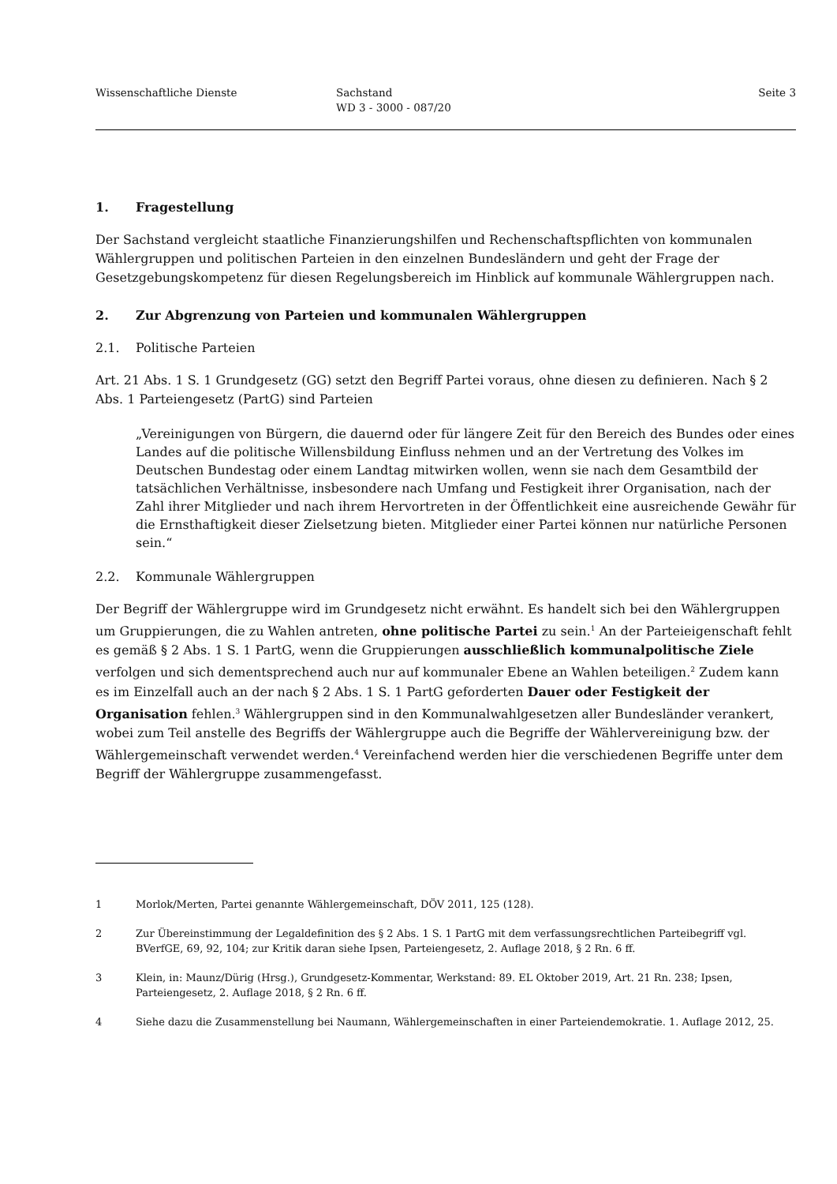Wissenschaftliche Dienste Sachstand
WD 3 - 3000 - 087/20
Seite 3
1. Fragestellung
Der Sachstand vergleicht staatliche Finanzierungshilfen und Rechenschaftspflichten von kommunalen Wählergruppen und politischen Parteien in den einzelnen Bundesländern und geht der Frage der Gesetzgebungskompetenz für diesen Regelungsbereich im Hinblick auf kommunale Wählergruppen nach.
2. Zur Abgrenzung von Parteien und kommunalen Wählergruppen
2.1. Politische Parteien
Art. 21 Abs. 1 S. 1 Grundgesetz (GG) setzt den Begriff Partei voraus, ohne diesen zu definieren. Nach § 2 Abs. 1 Parteiengesetz (PartG) sind Parteien
„Vereinigungen von Bürgern, die dauernd oder für längere Zeit für den Bereich des Bundes oder eines Landes auf die politische Willensbildung Einfluss nehmen und an der Vertretung des Volkes im Deutschen Bundestag oder einem Landtag mitwirken wollen, wenn sie nach dem Gesamtbild der tatsächlichen Verhältnisse, insbesondere nach Umfang und Festigkeit ihrer Organisation, nach der Zahl ihrer Mitglieder und nach ihrem Hervortreten in der Öffentlichkeit eine ausreichende Gewähr für die Ernsthaftigkeit dieser Zielsetzung bieten. Mitglieder einer Partei können nur natürliche Personen sein.“
2.2. Kommunale Wählergruppen
Der Begriff der Wählergruppe wird im Grundgesetz nicht erwähnt. Es handelt sich bei den Wählergruppen um Gruppierungen, die zu Wahlen antreten, ohne politische Partei zu sein.<sup>1</sup> An der Parteieigenschaft fehlt es gemäß § 2 Abs. 1 S. 1 PartG, wenn die Gruppierungen ausschließlich kommunalpolitische Ziele verfolgen und sich dementsprechend auch nur auf kommunaler Ebene an Wahlen beteiligen.<sup>2</sup> Zudem kann es im Einzelfall auch an der nach § 2 Abs. 1 S. 1 PartG geforderten Dauer oder Festigkeit der Organisation fehlen.<sup>3</sup> Wählergruppen sind in den Kommunalwahlgesetzen aller Bundesländer verankert, wobei zum Teil anstelle des Begriffs der Wählergruppe auch die Begriffe der Wählervereinigung bzw. der Wählergemeinschaft verwendet werden.<sup>4</sup> Vereinfachend werden hier die verschiedenen Begriffe unter dem Begriff der Wählergruppe zusammengefasst.
1 Morlok/Merten, Partei genannte Wählergemeinschaft, DÖV 2011, 125 (128).
2 Zur Übereinstimmung der Legaldefinition des § 2 Abs. 1 S. 1 PartG mit dem verfassungsrechtlichen Parteibegriff vgl. BVerfGE, 69, 92, 104; zur Kritik daran siehe Ipsen, Parteiengesetz, 2. Auflage 2018, § 2 Rn. 6 ff.
3 Klein, in: Maunz/Dürig (Hrsg.), Grundgesetz-Kommentar, Werkstand: 89. EL Oktober 2019, Art. 21 Rn. 238; Ipsen, Parteiengesetz, 2. Auflage 2018, § 2 Rn. 6 ff.
4 Siehe dazu die Zusammenstellung bei Naumann, Wählergemeinschaften in einer Parteiendemokratie. 1. Auflage 2012, 25.